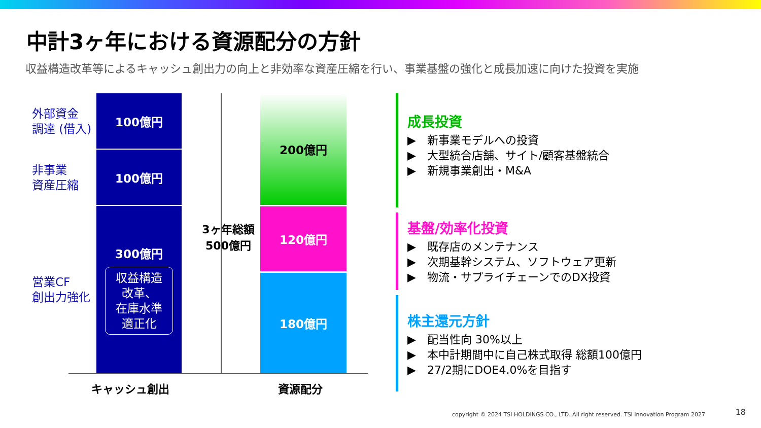中計3ヶ年における資源配分の方針
収益構造改革等によるキャッシュ創出力の向上と非効率な資産圧縮を行い、事業基盤の強化と成長加速に向けた投資を実施
外部資金
調達 (借入)
非事業
資産圧縮
営業CF
創出力強化
100億円
100億円
300億円
収益構造
改革、
在庫水準
適正化
3ヶ年総額
500億円
200億円
120億円
180億円
キャッシュ創出 資源配分
成長投資
▶　新事業モデルへの投資
▶　大型統合店舗、サイト/顧客基盤統合
▶　新規事業創出・M&A
基盤/効率化投資
▶　既存店のメンテナンス
▶　次期基幹システム、ソフトウェア更新
▶　物流・サプライチェーンでのDX投資
株主還元方針
▶　配当性向 30%以上
▶　本中計期間中に自己株式取得 総額100億円
▶　27/2期にDOE4.0%を目指す
copyright © 2024 TSI HOLDINGS CO., LTD. All right reserved. TSI Innovation Program 2027
18